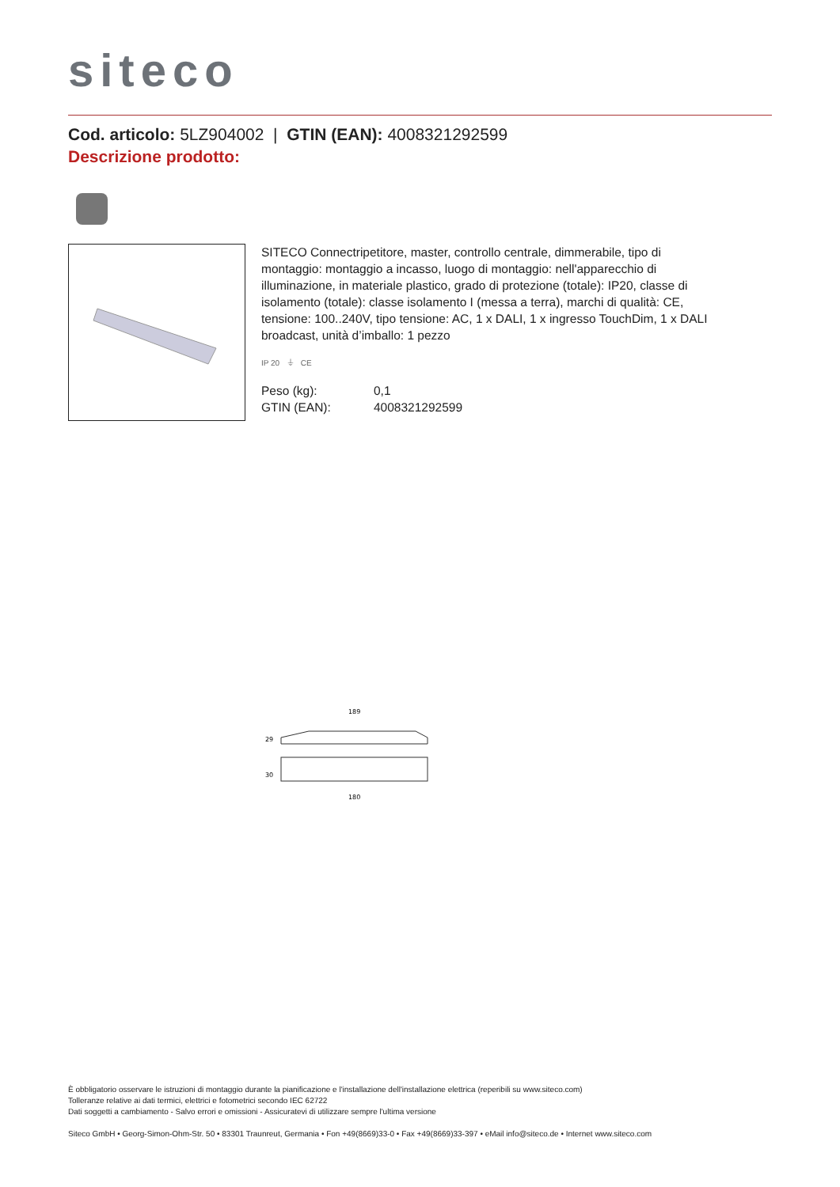siteco
Cod. articolo: 5LZ904002 | GTIN (EAN): 4008321292599
Descrizione prodotto:
SITECO Connectripetitore, master, controllo centrale, dimmerabile, tipo di montaggio: montaggio a incasso, luogo di montaggio: nell'apparecchio di illuminazione, in materiale plastico, grado di protezione (totale): IP20, classe di isolamento (totale): classe isolamento I (messa a terra), marchi di qualità: CE, tensione: 100..240V, tipo tensione: AC, 1 x DALI, 1 x ingresso TouchDim, 1 x DALI broadcast, unità d’imballo: 1 pezzo
IP 20 ⏚ CE
Peso (kg):
GTIN (EAN):
0,1
4008321292599
189
29
30
180
È obbligatorio osservare le istruzioni di montaggio durante la pianificazione e l'installazione dell'installazione elettrica (reperibili su www.siteco.com)
Tolleranze relative ai dati termici, elettrici e fotometrici secondo IEC 62722
Dati soggetti a cambiamento - Salvo errori e omissioni - Assicuratevi di utilizzare sempre l'ultima versione
Siteco GmbH • Georg-Simon-Ohm-Str. 50 • 83301 Traunreut, Germania • Fon +49(8669)33-0 • Fax +49(8669)33-397 • eMail info@siteco.de • Internet www.siteco.com